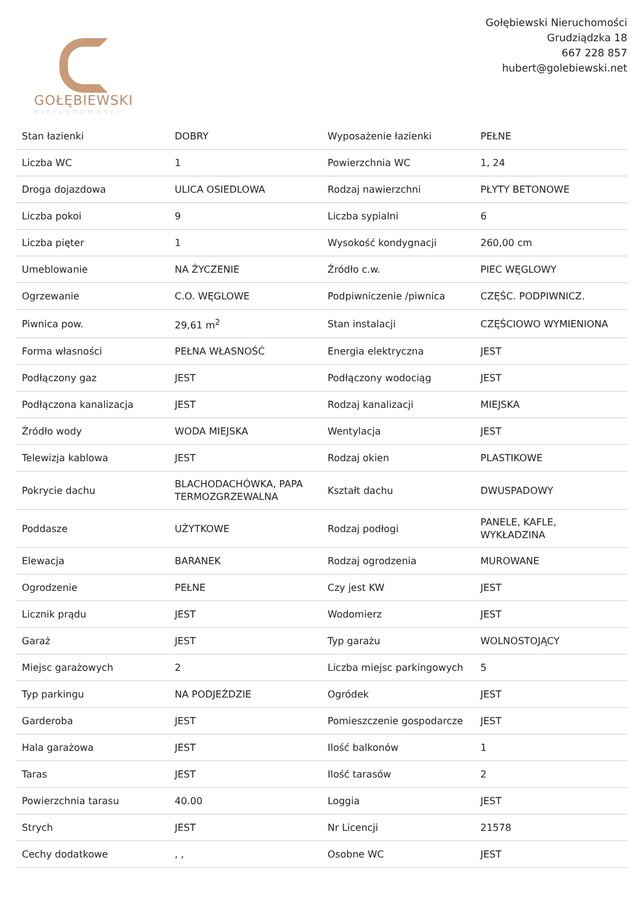GOŁĘBIEWSKI
nieruchomości
Gołębiewski Nieruchomości
Grudziądzka 18
667 228 857
hubert@golebiewski.net
| Stan łazienki | DOBRY | Wyposażenie łazienki | PEŁNE |
| Liczba WC | 1 | Powierzchnia WC | 1, 24 |
| Droga dojazdowa | ULICA OSIEDLOWA | Rodzaj nawierzchni | PŁYTY BETONOWE |
| Liczba pokoi | 9 | Liczba sypialni | 6 |
| Liczba pięter | 1 | Wysokość kondygnacji | 260,00 cm |
| Umeblowanie | NA ŻYCZENIE | Źródło c.w. | PIEC WĘGLOWY |
| Ogrzewanie | C.O. WĘGLOWE | Podpiwniczenie /piwnica | CZĘŚC. PODPIWNICZ. |
| Piwnica pow. | 29,61 m<sup>2</sup> | Stan instalacji | CZĘŚCIOWO WYMIENIONA |
| Forma własności | PEŁNA WŁASNOŚĆ | Energia elektryczna | JEST |
| Podłączony gaz | JEST | Podłączony wodociąg | JEST |
| Podłączona kanalizacja | JEST | Rodzaj kanalizacji | MIEJSKA |
| Źródło wody | WODA MIEJSKA | Wentylacja | JEST |
| Telewizja kablowa | JEST | Rodzaj okien | PLASTIKOWE |
| Pokrycie dachu | BLACHODACHÓWKA, PAPA TERMOZGRZEWALNA | Kształt dachu | DWUSPADOWY |
| Poddasze | UŻYTKOWE | Rodzaj podłogi | PANELE, KAFLE, WYKŁADZINA |
| Elewacja | BARANEK | Rodzaj ogrodzenia | MUROWANE |
| Ogrodzenie | PEŁNE | Czy jest KW | JEST |
| Licznik prądu | JEST | Wodomierz | JEST |
| Garaż | JEST | Typ garażu | WOLNOSTOJĄCY |
| Miejsc garażowych | 2 | Liczba miejsc parkingowych | 5 |
| Typ parkingu | NA PODJEŹDZIE | Ogródek | JEST |
| Garderoba | JEST | Pomieszczenie gospodarcze | JEST |
| Hala garażowa | JEST | Ilość balkonów | 1 |
| Taras | JEST | Ilość tarasów | 2 |
| Powierzchnia tarasu | 40.00 | Loggia | JEST |
| Strych | JEST | Nr Licencji | 21578 |
| Cechy dodatkowe | , , | Osobne WC | JEST |